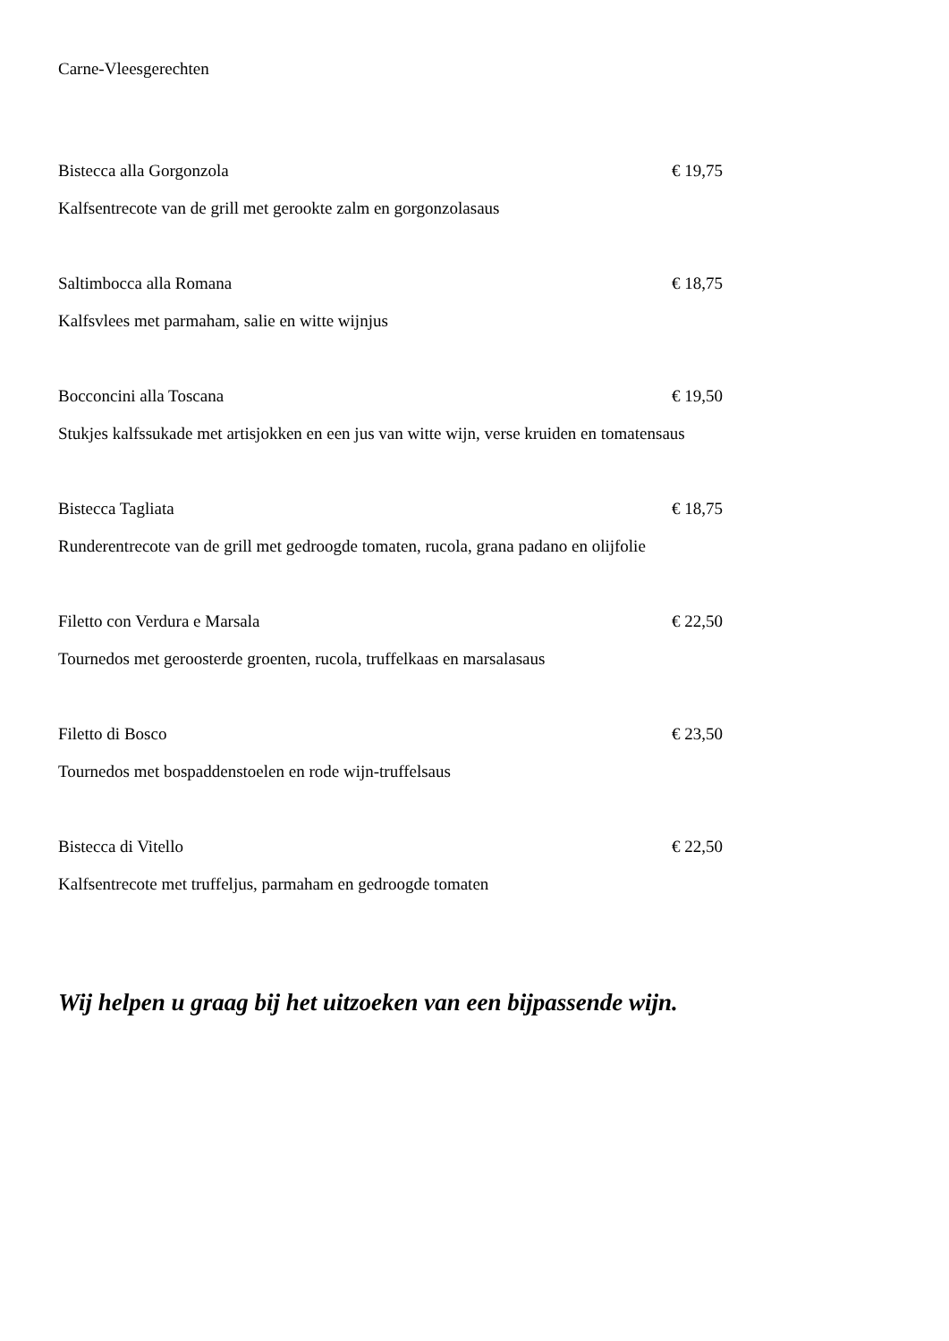Carne-Vleesgerechten
Bistecca alla Gorgonzola € 19,75
Kalfsentrecote van de grill met gerookte zalm en gorgonzolasaus
Saltimbocca alla Romana € 18,75
Kalfsvlees met parmaham, salie en witte wijnjus
Bocconcini alla Toscana € 19,50
Stukjes kalfssukade met artisjokken en een jus van witte wijn, verse kruiden en tomatensaus
Bistecca Tagliata € 18,75
Runderentrecote van de grill met gedroogde tomaten, rucola, grana padano en olijfolie
Filetto con Verdura e Marsala € 22,50
Tournedos met geroosterde groenten, rucola, truffelkaas en marsalasaus
Filetto di Bosco € 23,50
Tournedos met bospaddenstoelen en rode wijn-truffelsaus
Bistecca di Vitello € 22,50
Kalfsentrecote met truffeljus, parmaham en gedroogde tomaten
Wij helpen u graag bij het uitzoeken van een bijpassende wijn.